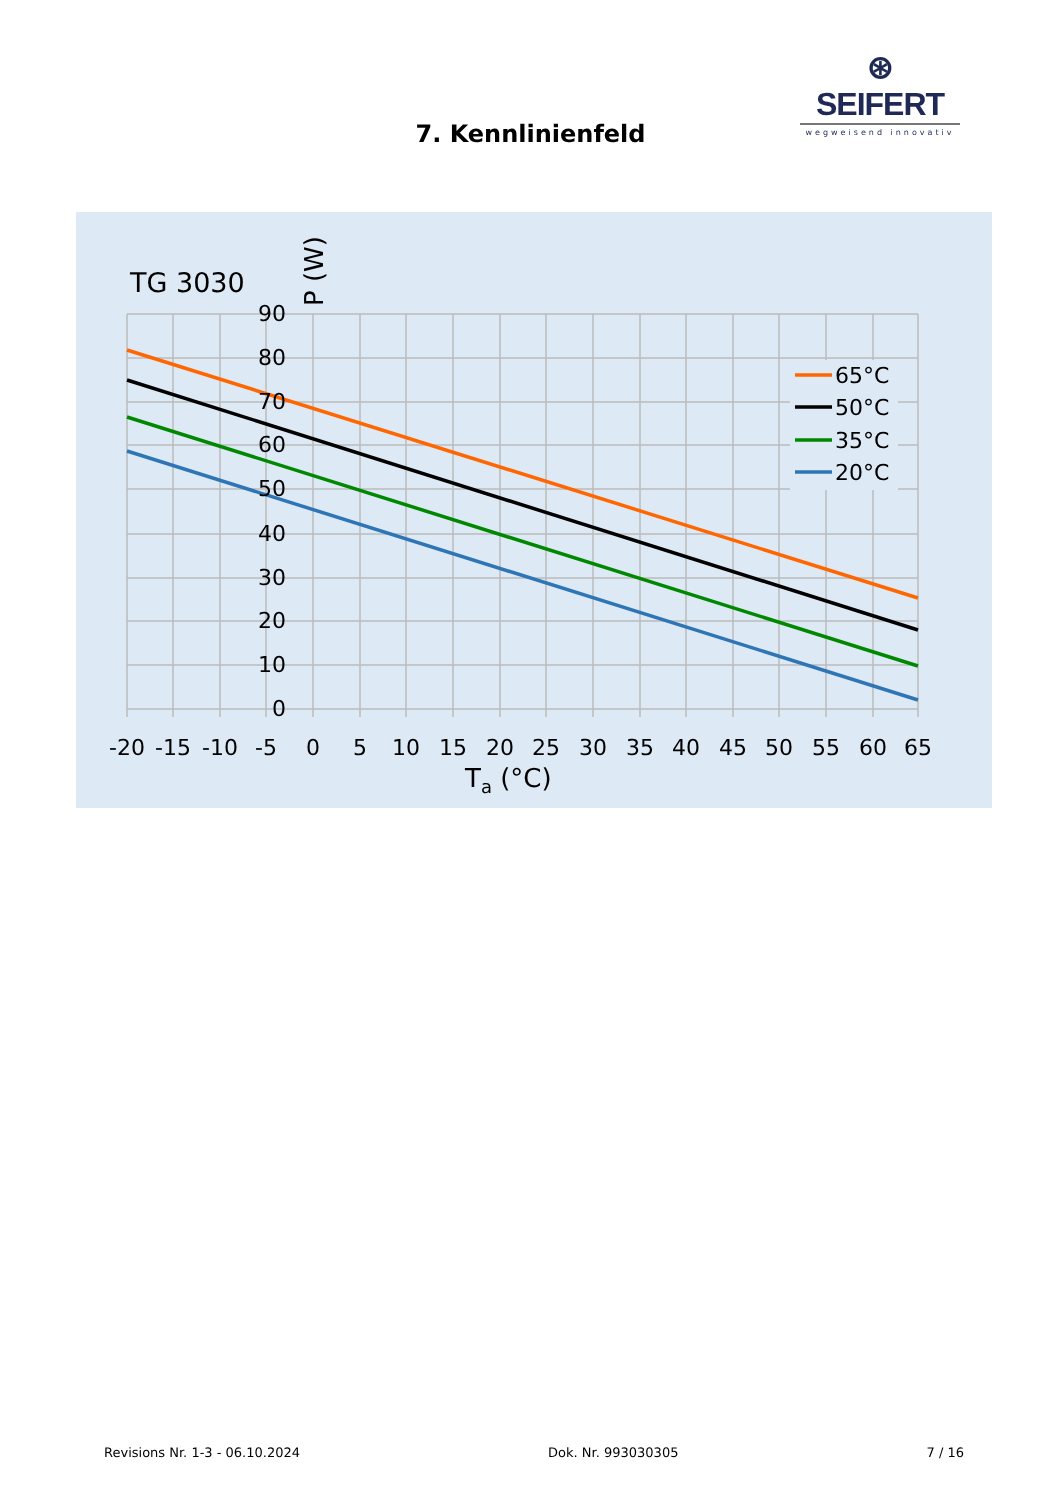⊛ SEIFERT
wegweisend innovativ
7. Kennlinienfeld
TG 3030
P (W)
90
80
70
60
50
40
30
20
10
0
-20
-15
-10
-5
0
5
10
15
20
25
30
35
40
45
50
55
60
65
Ta (°C)
65°C
50°C
35°C
20°C
Revisions Nr. 1-3 - 06.10.2024 Dok. Nr. 993030305 7 / 16